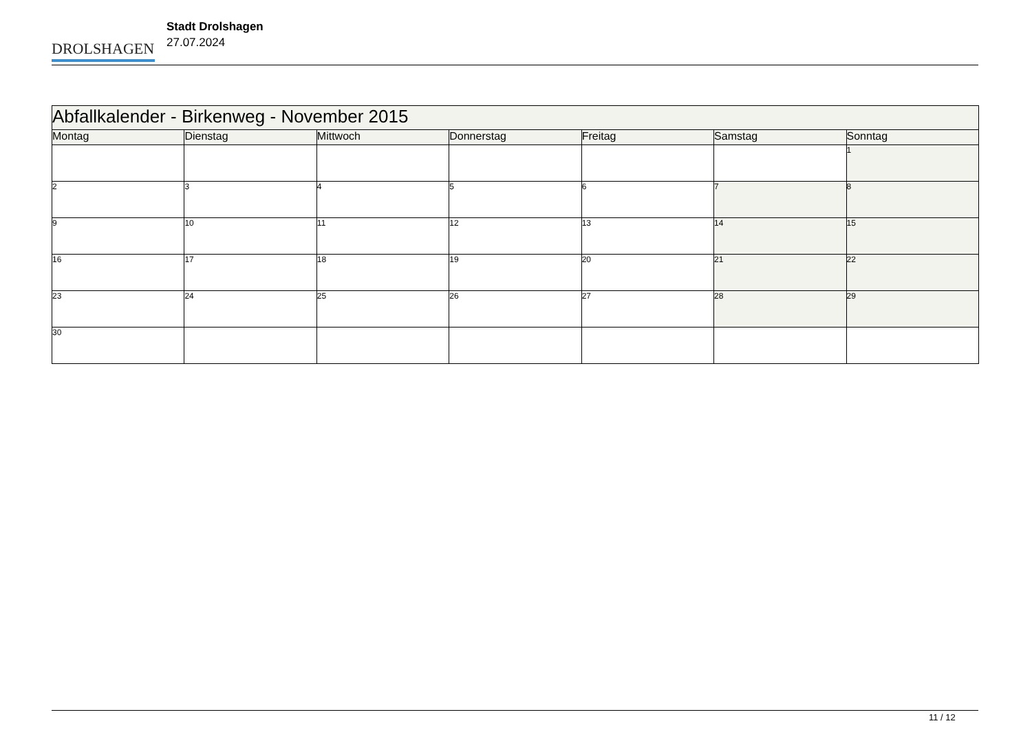DROLSHAGEN
Stadt Drolshagen
27.07.2024
| Abfallkalender - Birkenweg - November 2015 | | | | | | |
| Montag | Dienstag | Mittwoch | Donnerstag | Freitag | Samstag | Sonntag |
| | | | | | | 1 |
| 2 | 3 | 4 | 5 | 6 | 7 | 8 |
| 9 | 10 | 11 | 12 | 13 | 14 | 15 |
| 16 | 17 | 18 | 19 | 20 | 21 | 22 |
| 23 | 24 | 25 | 26 | 27 | 28 | 29 |
| 30 | | | | | | |
11 / 12